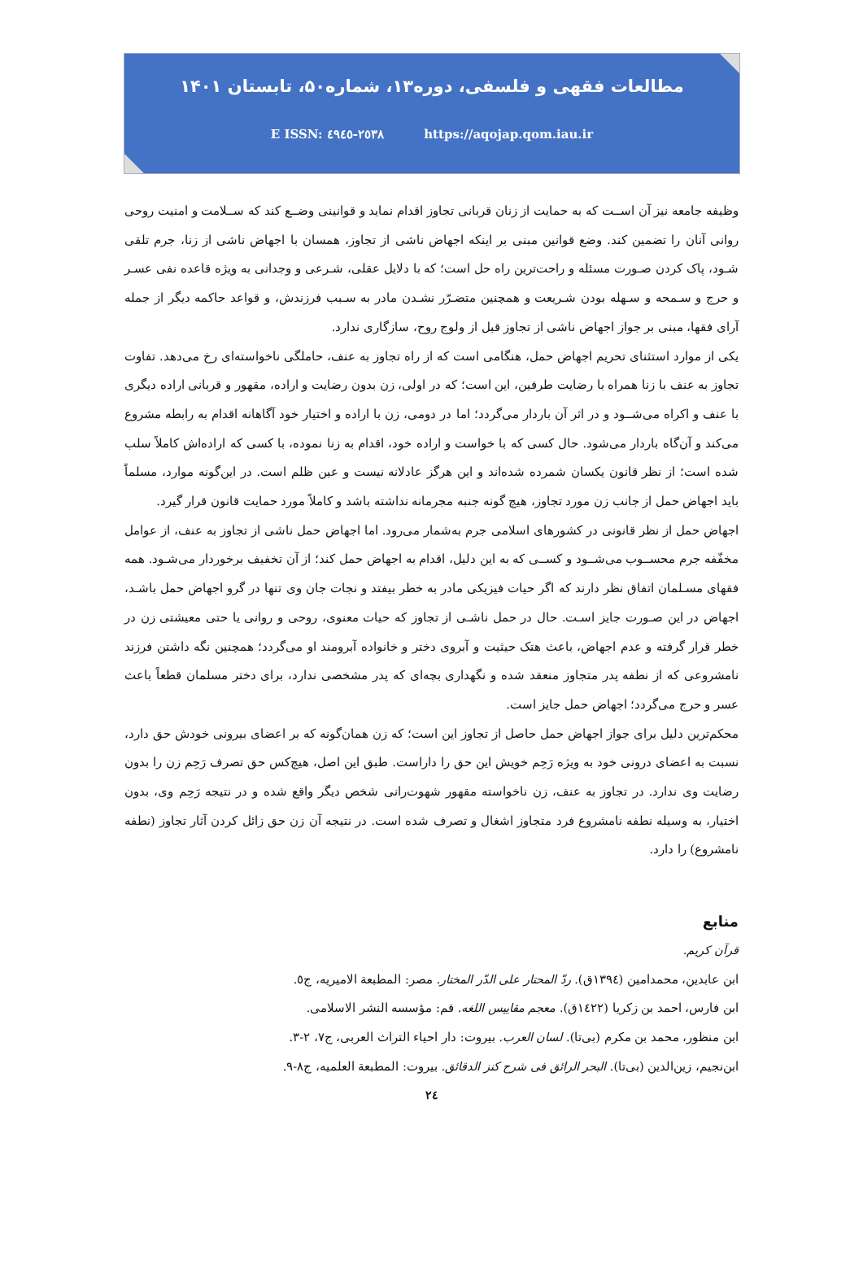مطالعات فقهی و فلسفی، دوره۱۳، شماره۵۰، تابستان ۱۴۰۱
E ISSN: ٢٥٣٨-٤٩٤٥ https://aqojap.qom.iau.ir
وظیفه جامعه نیز آن اســت که به حمایت از زنان قربانی تجاوز اقدام نماید و قوانینی وضــع کند که ســلامت و امنیت روحی روانی آنان را تضمین کند. وضع قوانین مبنی بر اینکه اجهاض ناشی از تجاوز، همسان با اجهاض ناشی از زنا، جرم تلقی شـود، پاک کردن صـورت مسئله و راحت‌ترین راه حل است؛ که با دلایل عقلی، شـرعی و وجدانی به ویژه قاعده نفی عسـر و حرج و سـمحه و سـهله بودن شـریعت و همچنین متضـرّر نشـدن مادر به سـبب فرزندش، و قواعد حاکمه دیگر از جمله آرای فقها، مبنی بر جواز اجهاض ناشی از تجاوز قبل از ولوج روح، سازگاری ندارد.
یکی از موارد استثنای تحریم اجهاض حمل، هنگامی است که از راه تجاوز به عنف، حاملگی ناخواسته‌ای رخ می‌دهد. تفاوت تجاوز به عنف با زنا همراه با رضایت طرفین، این است؛ که در اولی، زن بدون رضایت و اراده، مقهور و قربانی اراده دیگری با عنف و اکراه می‌شــود و در اثر آن باردار می‌گردد؛ اما در دومی، زن با اراده و اختیار خود آگاهانه اقدام به رابطه مشروع می‌کند و آن‌گاه باردار می‌شود. حال کسی که با خواست و اراده خود، اقدام به زنا نموده، با کسی که اراده‌اش کاملاً سلب شده است؛ از نظر قانون یکسان شمرده شده‌اند و این هرگز عادلانه نیست و عین ظلم است. در این‌گونه موارد، مسلماً باید اجهاض حمل از جانب زن مورد تجاوز، هیچ گونه جنبه مجرمانه نداشته باشد و کاملاً مورد حمایت قانون قرار گیرد.
اجهاض حمل از نظر قانونی در کشورهای اسلامی جرم به‌شمار می‌رود. اما اجهاض حمل ناشی از تجاوز به عنف، از عوامل مخفّفه جرم محســوب می‌شــود و کســی که به این دلیل، اقدام به اجهاض حمل کند؛ از آن تخفیف برخوردار می‌شـود. همه فقهای مسـلمان اتفاق نظر دارند که اگر حیات فیزیکی مادر به خطر بیفتد و نجات جان وی تنها در گرو اجهاض حمل باشـد، اجهاض در این صـورت جایز اسـت. حال در حمل ناشـی از تجاوز که حیات معنوی، روحی و روانی یا حتی معیشتی زن در خطر قرار گرفته و عدم اجهاض، باعث هتک حیثیت و آبروی دختر و خانواده آبرومند او می‌گردد؛ همچنین نگه داشتن فرزند نامشروعی که از نطفه پدر متجاوز منعقد شده و نگهداری بچه‌ای که پدر مشخصی ندارد، برای دختر مسلمان قطعاً باعث عسر و حرج می‌گردد؛ اجهاض حمل جایز است.
محکم‌ترین دلیل برای جواز اجهاض حمل حاصل از تجاوز این است؛ که زن همان‌گونه که بر اعضای بیرونی خودش حق دارد، نسبت به اعضای درونی خود به ویژه رَحِم خویش این حق را داراست. طبق این اصل، هیچ‌کس حق تصرف رَحِم زن را بدون رضایت وی ندارد. در تجاوز به عنف، زن ناخواسته مقهور شهوت‌رانی شخص دیگر واقع شده و در نتیجه رَحِم وی، بدون اختیار، به وسیله نطفه نامشروع فرد متجاوز اشغال و تصرف شده است. در نتیجه آن زن حق زائل کردن آثار تجاوز (نطفه نامشروع) را دارد.
منابع
قرآن کریم.
ابن عابدین، محمدامین (١٣٩٤ق). ردّ المحتار علی الدّر المختار. مصر: المطبعة الامیریه، ج٥.
ابن فارس، احمد بن زکریا (١٤٢٢ق). معجم مقاییس اللغه. قم: مؤسسه النشر الاسلامی.
ابن منظور، محمد بن مکرم (بی‌تا). لسان العرب. بیروت: دار احیاء التراث العربی، ج٧، ٢-٣.
ابن‌نجیم، زین‌الدین (بی‌تا). البحر الرائق فی شرح کنز الدقائق. بیروت: المطبعة العلمیه، ج٨-٩.
٢٤